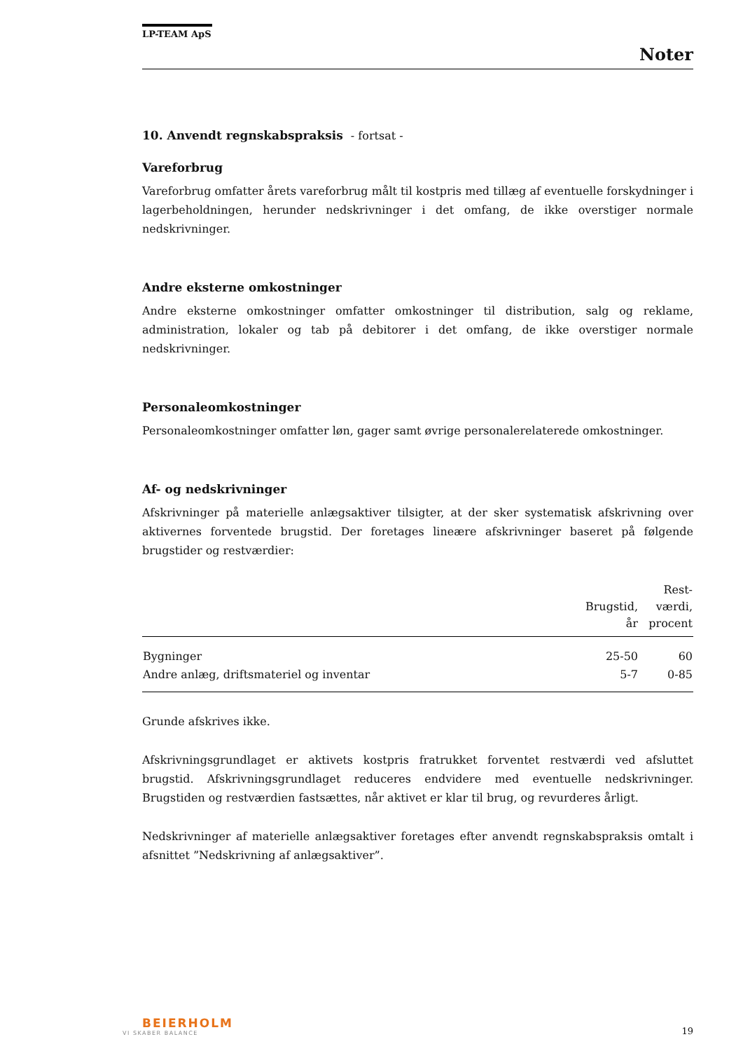LP-TEAM ApS
Noter
10. Anvendt regnskabspraksis - fortsat -
Vareforbrug
Vareforbrug omfatter årets vareforbrug målt til kostpris med tillæg af eventuelle forskydninger i lagerbeholdningen, herunder nedskrivninger i det omfang, de ikke overstiger normale nedskrivninger.
Andre eksterne omkostninger
Andre eksterne omkostninger omfatter omkostninger til distribution, salg og reklame, administration, lokaler og tab på debitorer i det omfang, de ikke overstiger normale nedskrivninger.
Personaleomkostninger
Personaleomkostninger omfatter løn, gager samt øvrige personalerelaterede omkostninger.
Af- og nedskrivninger
Afskrivninger på materielle anlægsaktiver tilsigter, at der sker systematisk afskrivning over aktivernes forventede brugstid. Der foretages lineære afskrivninger baseret på følgende brugstider og restværdier:
| | Brugstid, år | Rest- værdi, procent |
| --- | --- | --- |
| Bygninger | 25-50 | 60 |
| Andre anlæg, driftsmateriel og inventar | 5-7 | 0-85 |
Grunde afskrives ikke.
Afskrivningsgrundlaget er aktivets kostpris fratrukket forventet restværdi ved afsluttet brugstid. Afskrivningsgrundlaget reduceres endvidere med eventuelle nedskrivninger. Brugstiden og restværdien fastsættes, når aktivet er klar til brug, og revurderes årligt.
Nedskrivninger af materielle anlægsaktiver foretages efter anvendt regnskabspraksis omtalt i afsnittet ”Nedskrivning af anlægsaktiver”.
BEIERHOLM
VI SKABER BALANCE
19